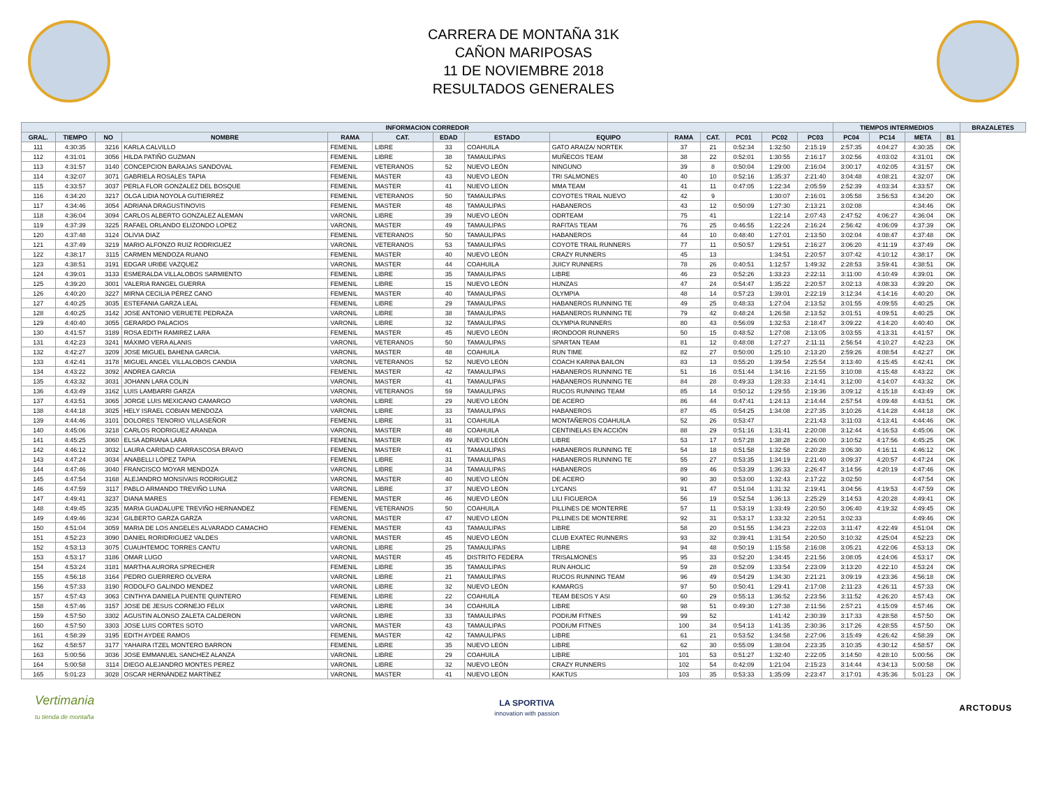CARRERA DE MONTAÑA 31K
CAÑON MARIPOSAS
11 DE NOVIEMBRE 2018
RESULTADOS GENERALES
| INFORMACION CORREDOR | | | | | | | | | | | | | | TIEMPOS INTERMEDIOS | | | | BRAZALETES |
| --- | --- | --- | --- | --- | --- | --- | --- | --- | --- | --- | --- | --- | --- | --- | --- | --- | --- | --- |
| GRAL. | TIEMPO | NO | NOMBRE | RAMA | CAT. | EDAD | ESTADO | EQUIPO | RAMA | CAT. | PC01 | PC02 | PC03 | PC04 | PC14 | META | B1 | |
| 111 | 4:30:35 | 3216 | KARLA CALVILLO | FEMENIL | LIBRE | 33 | COAHUILA | GATO ARAIZA/ NORTEK | 37 | 21 | 0:52:34 | 1:32:50 | 2:15:19 | 2:57:35 | 4:04:27 | 4:30:35 | OK | |
| 112 | 4:31:01 | 3056 | HILDA PATIÑO GUZMAN | FEMENIL | LIBRE | 38 | TAMAULIPAS | MUÑECOS TEAM | 38 | 22 | 0:52:01 | 1:30:55 | 2:16:17 | 3:02:56 | 4:03:02 | 4:31:01 | OK | |
| 113 | 4:31:57 | 3140 | CONCEPCION BARAJAS SANDOVAL | FEMENIL | VETERANOS | 52 | NUEVO LEÓN | NINGUNO | 39 | 8 | 0:50:04 | 1:29:00 | 2:16:04 | 3:00:17 | 4:02:05 | 4:31:57 | OK | |
| 114 | 4:32:07 | 3071 | GABRIELA ROSALES TAPIA | FEMENIL | MASTER | 43 | NUEVO LEÓN | TRI SALMONES | 40 | 10 | 0:52:16 | 1:35:37 | 2:21:40 | 3:04:48 | 4:08:21 | 4:32:07 | OK | |
| 115 | 4:33:57 | 3037 | PERLA FLOR GONZALEZ DEL BOSQUE | FEMENIL | MASTER | 41 | NUEVO LEÓN | MMA TEAM | 41 | 11 | 0:47:05 | 1:22:34 | 2:05:59 | 2:52:39 | 4:03:34 | 4:33:57 | OK | |
| 116 | 4:34:20 | 3217 | OLGA LIDIA NOYOLA GUTIERREZ | FEMENIL | VETERANOS | 50 | TAMAULIPAS | COYOTES TRAIL NUEVO | 42 | 9 | | 1:30:07 | 2:16:01 | 3:05:58 | 3:56:53 | 4:34:20 | OK | |
| 117 | 4:34:46 | 3054 | ADRIANA DRAGUSTINOVIS | FEMENIL | MASTER | 48 | TAMAULIPAS | HABANEROS | 43 | 12 | 0:50:09 | 1:27:30 | 2:13:21 | 3:02:08 | | 4:34:46 | OK | |
| 118 | 4:36:04 | 3094 | CARLOS ALBERTO GONZALEZ ALEMAN | VARONIL | LIBRE | 39 | NUEVO LEÓN | ODRTEAM | 75 | 41 | | 1:22:14 | 2:07:43 | 2:47:52 | 4:06:27 | 4:36:04 | OK | |
| 119 | 4:37:39 | 3225 | RAFAEL ORLANDO ELIZONDO LOPEZ | VARONIL | MASTER | 49 | TAMAULIPAS | RAFITAS TEAM | 76 | 25 | 0:46:55 | 1:22:24 | 2:16:24 | 2:56:42 | 4:06:09 | 4:37:39 | OK | |
| 120 | 4:37:48 | 3124 | OLIVIA DIAZ | FEMENIL | VETERANOS | 50 | TAMAULIPAS | HABANEROS | 44 | 10 | 0:48:40 | 1:27:01 | 2:13:50 | 3:02:04 | 4:08:47 | 4:37:48 | OK | |
| 121 | 4:37:49 | 3219 | MARIO ALFONZO RUIZ RODRIGUEZ | VARONIL | VETERANOS | 53 | TAMAULIPAS | COYOTE TRAIL RUNNERS | 77 | 11 | 0:50:57 | 1:29:51 | 2:16:27 | 3:06:20 | 4:11:19 | 4:37:49 | OK | |
| 122 | 4:38:17 | 3115 | CARMEN MENDOZA RUANO | FEMENIL | MASTER | 40 | NUEVO LEÓN | CRAZY RUNNERS | 45 | 13 | | 1:34:51 | 2:20:57 | 3:07:42 | 4:10:12 | 4:38:17 | OK | |
| 123 | 4:38:51 | 3191 | EDGAR URIBE VAZQUEZ | VARONIL | MASTER | 44 | COAHUILA | JUICY RUNNERS | 78 | 26 | 0:40:51 | 1:12:57 | 1:49:32 | 2:28:53 | 3:59:41 | 4:38:51 | OK | |
| 124 | 4:39:01 | 3133 | ESMERALDA VILLALOBOS SARMIENTO | FEMENIL | LIBRE | 35 | TAMAULIPAS | LIBRE | 46 | 23 | 0:52:26 | 1:33:23 | 2:22:11 | 3:11:00 | 4:10:49 | 4:39:01 | OK | |
| 125 | 4:39:20 | 3001 | VALERIA RANGEL GUERRA | FEMENIL | LIBRE | 15 | NUEVO LEÓN | HUNZAS | 47 | 24 | 0:54:47 | 1:35:22 | 2:20:57 | 3:02:13 | 4:08:33 | 4:39:20 | OK | |
| 126 | 4:40:20 | 3227 | MIRNA CECILIA PÉREZ CANO | FEMENIL | MASTER | 40 | TAMAULIPAS | OLYMPIA | 48 | 14 | 0:57:23 | 1:39:01 | 2:22:19 | 3:12:34 | 4:14:16 | 4:40:20 | OK | |
| 127 | 4:40:25 | 3035 | ESTEFANIA GARZA LEAL | FEMENIL | LIBRE | 29 | TAMAULIPAS | HABANEROS RUNNING TE | 49 | 25 | 0:48:33 | 1:27:04 | 2:13:52 | 3:01:55 | 4:09:55 | 4:40:25 | OK | |
| 128 | 4:40:25 | 3142 | JOSE ANTONIO VERUETE PEDRAZA | VARONIL | LIBRE | 38 | TAMAULIPAS | HABANEROS RUNNING TE | 79 | 42 | 0:48:24 | 1:26:58 | 2:13:52 | 3:01:51 | 4:09:51 | 4:40:25 | OK | |
| 129 | 4:40:40 | 3055 | GERARDO PALACIOS | VARONIL | LIBRE | 32 | TAMAULIPAS | OLYMPIA RUNNERS | 80 | 43 | 0:56:09 | 1:32:53 | 2:18:47 | 3:09:22 | 4:14:20 | 4:40:40 | OK | |
| 130 | 4:41:57 | 3189 | ROSA EDITH RAMIREZ LARA | FEMENIL | MASTER | 45 | NUEVO LEÓN | IRONDOOR RUNNERS | 50 | 15 | 0:48:52 | 1:27:08 | 2:13:05 | 3:03:55 | 4:13:31 | 4:41:57 | OK | |
| 131 | 4:42:23 | 3241 | MÁXIMO VERA ALANIS | VARONIL | VETERANOS | 50 | TAMAULIPAS | SPARTAN TEAM | 81 | 12 | 0:48:08 | 1:27:27 | 2:11:11 | 2:56:54 | 4:10:27 | 4:42:23 | OK | |
| 132 | 4:42:27 | 3209 | JOSE MIGUEL BAHENA GARCIA. | VARONIL | MASTER | 48 | COAHUILA | RUN TIME | 82 | 27 | 0:50:00 | 1:25:10 | 2:13:20 | 2:59:26 | 4:08:54 | 4:42:27 | OK | |
| 133 | 4:42:41 | 3178 | MIGUEL ANGEL VILLALOBOS CANDIA | VARONIL | VETERANOS | 52 | NUEVO LEÓN | COACH KARINA BAILON | 83 | 13 | 0:55:20 | 1:39:54 | 2:25:54 | 3:13:40 | 4:15:45 | 4:42:41 | OK | |
| 134 | 4:43:22 | 3092 | ANDREA GARCIA | FEMENIL | MASTER | 42 | TAMAULIPAS | HABANEROS RUNNING TE | 51 | 16 | 0:51:44 | 1:34:16 | 2:21:55 | 3:10:08 | 4:15:48 | 4:43:22 | OK | |
| 135 | 4:43:32 | 3031 | JOHANN LARA COLIN | VARONIL | MASTER | 41 | TAMAULIPAS | HABANEROS RUNNING TE | 84 | 28 | 0:49:33 | 1:28:33 | 2:14:41 | 3:12:00 | 4:14:07 | 4:43:32 | OK | |
| 136 | 4:43:49 | 3162 | LUIS LAMBARRI GARZA | VARONIL | VETERANOS | 59 | TAMAULIPAS | RUCOS RUNNING TEAM | 85 | 14 | 0:50:12 | 1:29:55 | 2:19:36 | 3:09:12 | 4:15:18 | 4:43:49 | OK | |
| 137 | 4:43:51 | 3065 | JORGE LUIS MEXICANO CAMARGO | VARONIL | LIBRE | 29 | NUEVO LEÓN | DE ACERO | 86 | 44 | 0:47:41 | 1:24:13 | 2:14:44 | 2:57:54 | 4:09:48 | 4:43:51 | OK | |
| 138 | 4:44:18 | 3025 | HELY ISRAEL COBIAN MENDOZA | VARONIL | LIBRE | 33 | TAMAULIPAS | HABANEROS | 87 | 45 | 0:54:25 | 1:34:08 | 2:27:35 | 3:10:26 | 4:14:28 | 4:44:18 | OK | |
| 139 | 4:44:46 | 3101 | DOLORES TENORIO VILLASEÑOR | FEMENIL | LIBRE | 31 | COAHUILA | MONTAÑEROS COAHUILA | 52 | 26 | 0:53:47 | | 2:21:43 | 3:11:03 | 4:13:41 | 4:44:46 | OK | |
| 140 | 4:45:06 | 3218 | CARLOS RODRIGUEZ ARANDA | VARONIL | MASTER | 48 | COAHUILA | CENTINELAS EN ACCIÓN | 88 | 29 | 0:51:16 | 1:31:41 | 2:20:08 | 3:12:44 | 4:16:53 | 4:45:06 | OK | |
| 141 | 4:45:25 | 3060 | ELSA ADRIANA LARA | FEMENIL | MASTER | 49 | NUEVO LEÓN | LIBRE | 53 | 17 | 0:57:28 | 1:38:28 | 2:26:00 | 3:10:52 | 4:17:56 | 4:45:25 | OK | |
| 142 | 4:46:12 | 3032 | LAURA CARIDAD CARRASCOSA BRAVO | FEMENIL | MASTER | 41 | TAMAULIPAS | HABANEROS RUNNING TE | 54 | 18 | 0:51:58 | 1:32:58 | 2:20:28 | 3:06:30 | 4:16:11 | 4:46:12 | OK | |
| 143 | 4:47:24 | 3034 | ANABELLI LÓPEZ TAPIA | FEMENIL | LIBRE | 31 | TAMAULIPAS | HABANEROS RUNNING TE | 55 | 27 | 0:53:35 | 1:34:19 | 2:21:40 | 3:09:37 | 4:20:57 | 4:47:24 | OK | |
| 144 | 4:47:46 | 3040 | FRANCISCO MOYAR MENDOZA | VARONIL | LIBRE | 34 | TAMAULIPAS | HABANEROS | 89 | 46 | 0:53:39 | 1:36:33 | 2:26:47 | 3:14:56 | 4:20:19 | 4:47:46 | OK | |
| 145 | 4:47:54 | 3168 | ALEJANDRO MONSIVAIS RODRIGUEZ | VARONIL | MASTER | 40 | NUEVO LEÓN | DE ACERO | 90 | 30 | 0:53:00 | 1:32:43 | 2:17:22 | 3:02:50 | | 4:47:54 | OK | |
| 146 | 4:47:59 | 3117 | PABLO ARMANDO TREVIÑO LUNA | VARONIL | LIBRE | 37 | NUEVO LEÓN | LYCANS | 91 | 47 | 0:51:04 | 1:31:32 | 2:19:41 | 3:04:56 | 4:19:53 | 4:47:59 | OK | |
| 147 | 4:49:41 | 3237 | DIANA MARES | FEMENIL | MASTER | 46 | NUEVO LEÓN | LILI FIGUEROA | 56 | 19 | 0:52:54 | 1:36:13 | 2:25:29 | 3:14:53 | 4:20:28 | 4:49:41 | OK | |
| 148 | 4:49:45 | 3235 | MARIA GUADALUPE TREVIÑO HERNANDEZ | FEMENIL | VETERANOS | 50 | COAHUILA | PILLINES DE MONTERRE | 57 | 11 | 0:53:19 | 1:33:49 | 2:20:50 | 3:06:40 | 4:19:32 | 4:49:45 | OK | |
| 149 | 4:49:46 | 3234 | GILBERTO GARZA GARZA | VARONIL | MASTER | 47 | NUEVO LEÓN | PILLINES DE MONTERRE | 92 | 31 | 0:53:17 | 1:33:32 | 2:20:51 | 3:02:33 | | 4:49:46 | OK | |
| 150 | 4:51:04 | 3059 | MARIA DE LOS ANGELES ALVARADO CAMACHO | FEMENIL | MASTER | 43 | TAMAULIPAS | LIBRE | 58 | 20 | 0:51:55 | 1:34:23 | 2:22:03 | 3:11:47 | 4:22:49 | 4:51:04 | OK | |
| 151 | 4:52:23 | 3090 | DANIEL RORIDRIGUEZ VALDES | VARONIL | MASTER | 45 | NUEVO LEÓN | CLUB EXATEC RUNNERS | 93 | 32 | 0:39:41 | 1:31:54 | 2:20:50 | 3:10:32 | 4:25:04 | 4:52:23 | OK | |
| 152 | 4:53:13 | 3075 | CUAUHTEMOC TORRES CANTU | VARONIL | LIBRE | 25 | TAMAULIPAS | LIBRE | 94 | 48 | 0:50:19 | 1:15:58 | 2:16:08 | 3:05:21 | 4:22:06 | 4:53:13 | OK | |
| 153 | 4:53:17 | 3186 | OMAR LUGO | VARONIL | MASTER | 45 | DISTRITO FEDERA | TRISALMONES | 95 | 33 | 0:52:20 | 1:34:45 | 2:21:56 | 3:08:05 | 4:24:06 | 4:53:17 | OK | |
| 154 | 4:53:24 | 3181 | MARTHA AURORA SPRECHER | FEMENIL | LIBRE | 35 | TAMAULIPAS | RUN AHOLIC | 59 | 28 | 0:52:09 | 1:33:54 | 2:23:09 | 3:13:20 | 4:22:10 | 4:53:24 | OK | |
| 155 | 4:56:18 | 3164 | PEDRO GUERRERO OLVERA | VARONIL | LIBRE | 21 | TAMAULIPAS | RUCOS RUNNING TEAM | 96 | 49 | 0:54:29 | 1:34:30 | 2:21:21 | 3:09:19 | 4:23:36 | 4:56:18 | OK | |
| 156 | 4:57:33 | 3190 | RODOLFO GALINDO MENDEZ | VARONIL | LIBRE | 32 | NUEVO LEÓN | KAMARGS | 97 | 50 | 0:50:41 | 1:29:41 | 2:17:08 | 2:11:23 | 4:26:11 | 4:57:33 | OK | |
| 157 | 4:57:43 | 3063 | CINTHYA DANIELA PUENTE QUINTERO | FEMENIL | LIBRE | 22 | COAHUILA | TEAM BESOS Y ASI | 60 | 29 | 0:55:13 | 1:36:52 | 2:23:56 | 3:11:52 | 4:26:20 | 4:57:43 | OK | |
| 158 | 4:57:46 | 3157 | JOSE DE JESUS CORNEJO FÉLIX | VARONIL | LIBRE | 34 | COAHUILA | LIBRE | 98 | 51 | 0:49:30 | 1:27:38 | 2:11:56 | 2:57:21 | 4:15:09 | 4:57:46 | OK | |
| 159 | 4:57:50 | 3302 | AGUSTIN ALONSO ZALETA CALDERON | VARONIL | LIBRE | 33 | TAMAULIPAS | PODIUM FITNES | 99 | 52 | | 1:41:42 | 2:30:39 | 3:17:33 | 4:28:58 | 4:57:50 | OK | |
| 160 | 4:57:50 | 3303 | JOSE LUIS CORTES SOTO | VARONIL | MASTER | 43 | TAMAULIPAS | PODIUM FITNES | 100 | 34 | 0:54:13 | 1:41:35 | 2:30:36 | 3:17:26 | 4:28:55 | 4:57:50 | OK | |
| 161 | 4:58:39 | 3195 | EDITH AYDEE RAMOS | FEMENIL | MASTER | 42 | TAMAULIPAS | LIBRE | 61 | 21 | 0:53:52 | 1:34:58 | 2:27:06 | 3:15:49 | 4:26:42 | 4:58:39 | OK | |
| 162 | 4:58:57 | 3177 | YAHAIRA ITZEL MONTERO BARRON | FEMENIL | LIBRE | 35 | NUEVO LEÓN | LIBRE | 62 | 30 | 0:55:09 | 1:38:04 | 2:23:35 | 3:10:35 | 4:30:12 | 4:58:57 | OK | |
| 163 | 5:00:56 | 3036 | JOSE EMMANUEL SANCHEZ ALANZA | VARONIL | LIBRE | 29 | COAHUILA | LIBRE | 101 | 53 | 0:51:27 | 1:32:40 | 2:22:05 | 3:14:50 | 4:28:10 | 5:00:56 | OK | |
| 164 | 5:00:58 | 3114 | DIEGO ALEJANDRO MONTES PEREZ | VARONIL | LIBRE | 32 | NUEVO LEÓN | CRAZY RUNNERS | 102 | 54 | 0:42:09 | 1:21:04 | 2:15:23 | 3:14:44 | 4:34:13 | 5:00:58 | OK | |
| 165 | 5:01:23 | 3028 | OSCAR HERNÁNDEZ MARTÍNEZ | VARONIL | MASTER | 41 | NUEVO LEÓN | KAKTUS | 103 | 35 | 0:53:33 | 1:35:09 | 2:23:47 | 3:17:01 | 4:35:36 | 5:01:23 | OK | |
Vertimania
tu tienda de montaña LA SPORTIVA
innovation with passion ARCTODUS